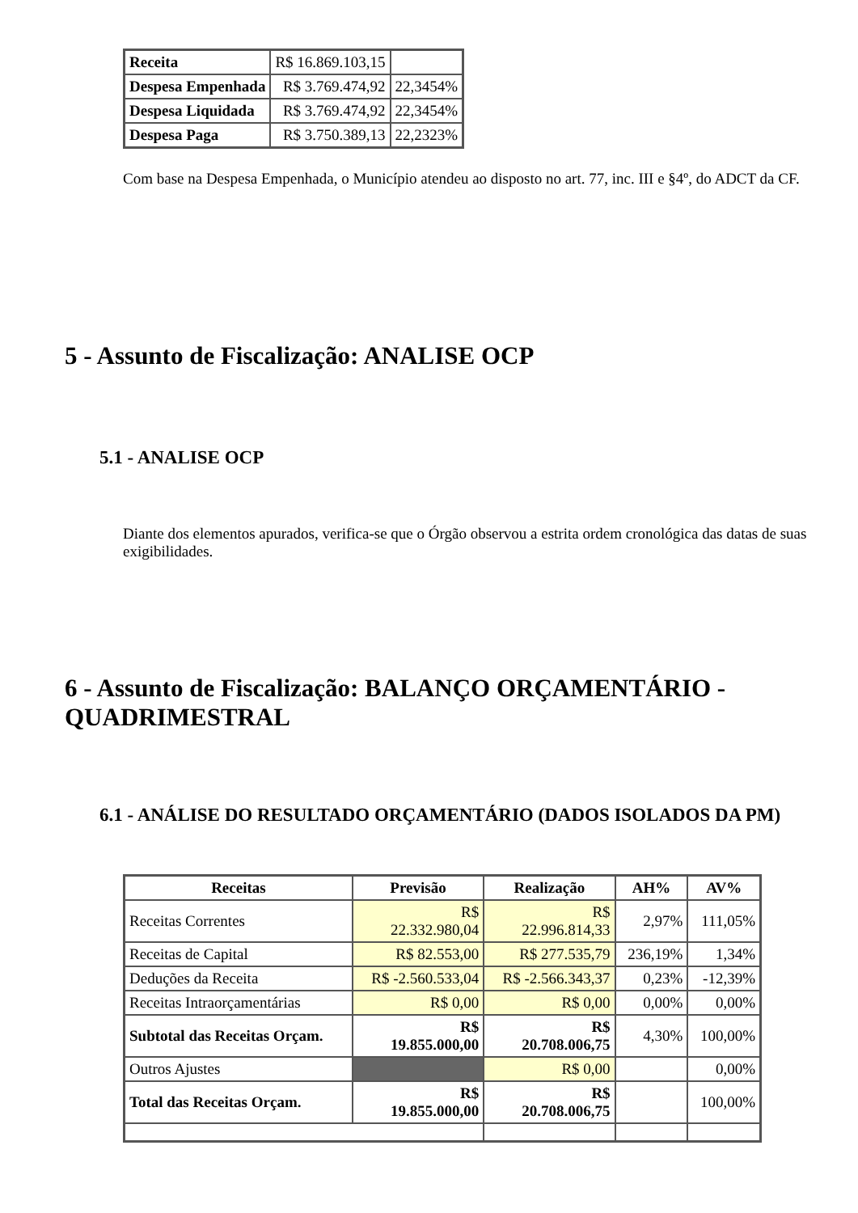| Receita | R$ 16.869.103,15 | |
| Despesa Empenhada | R$ 3.769.474,92 | 22,3454% |
| Despesa Liquidada | R$ 3.769.474,92 | 22,3454% |
| Despesa Paga | R$ 3.750.389,13 | 22,2323% |
Com base na Despesa Empenhada, o Município atendeu ao disposto no art. 77, inc. III e §4º, do ADCT da CF.
5 - Assunto de Fiscalização: ANALISE OCP
5.1 - ANALISE OCP
Diante dos elementos apurados, verifica-se que o Órgão observou a estrita ordem cronológica das datas de suas exigibilidades.
6 - Assunto de Fiscalização: BALANÇO ORÇAMENTÁRIO - QUADRIMESTRAL
6.1 - ANÁLISE DO RESULTADO ORÇAMENTÁRIO (DADOS ISOLADOS DA PM)
| Receitas | Previsão | Realização | AH% | AV% |
| --- | --- | --- | --- | --- |
| Receitas Correntes | R$ 22.332.980,04 | R$ 22.996.814,33 | 2,97% | 111,05% |
| Receitas de Capital | R$ 82.553,00 | R$ 277.535,79 | 236,19% | 1,34% |
| Deduções da Receita | R$ -2.560.533,04 | R$ -2.566.343,37 | 0,23% | -12,39% |
| Receitas Intraorçamentárias | R$ 0,00 | R$ 0,00 | 0,00% | 0,00% |
| Subtotal das Receitas Orçam. | R$ 19.855.000,00 | R$ 20.708.006,75 | 4,30% | 100,00% |
| Outros Ajustes | | R$ 0,00 | | 0,00% |
| Total das Receitas Orçam. | R$ 19.855.000,00 | R$ 20.708.006,75 | | 100,00% |